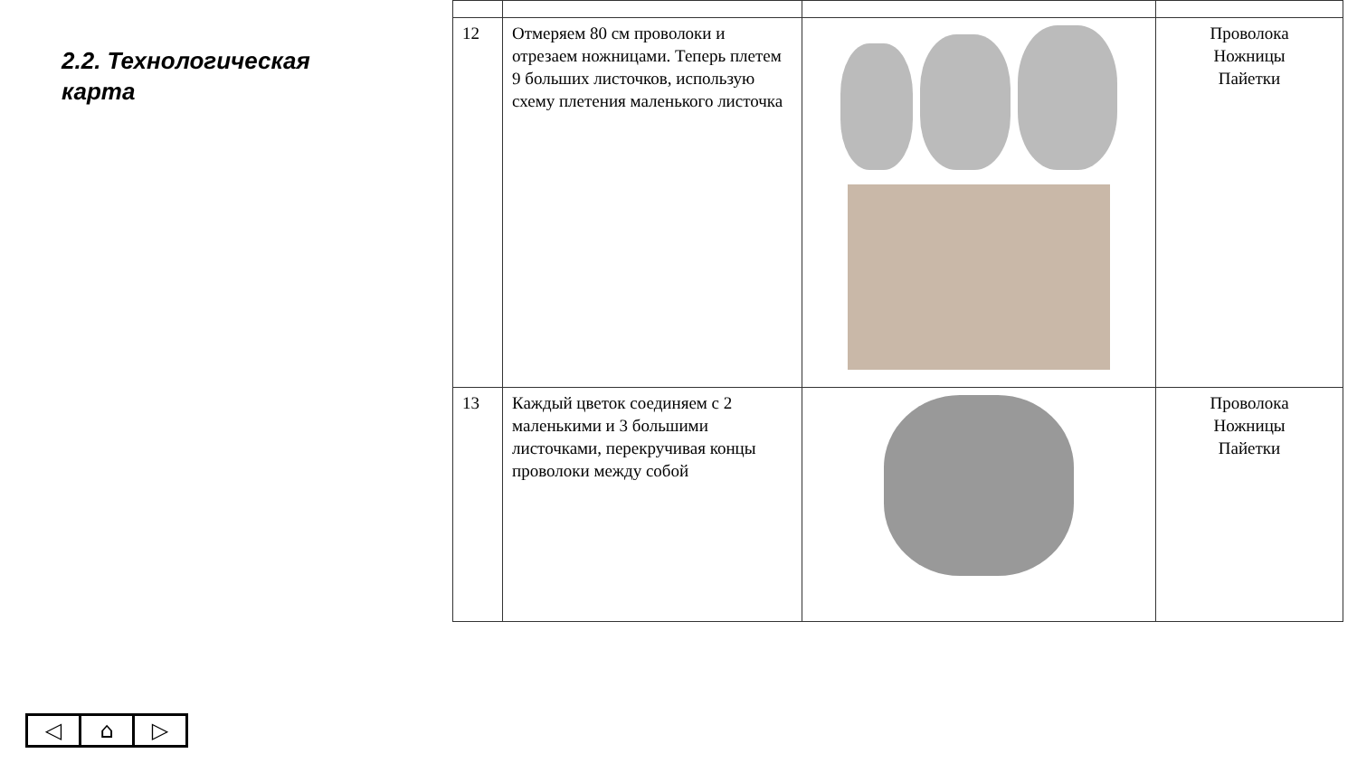2.2. Технологическая
карта
| 12 | Отмеряем 80 см проволоки и отрезаем ножницами. Теперь плетем 9 больших листочков, использую схему плетения маленького листочка | | Проволока Ножницы Пайетки |
| 13 | Каждый цветок соединяем с 2 маленькими и 3 большими листочками, перекручивая концы проволоки между собой | | Проволока Ножницы Пайетки |
◁ ⌂ ▷